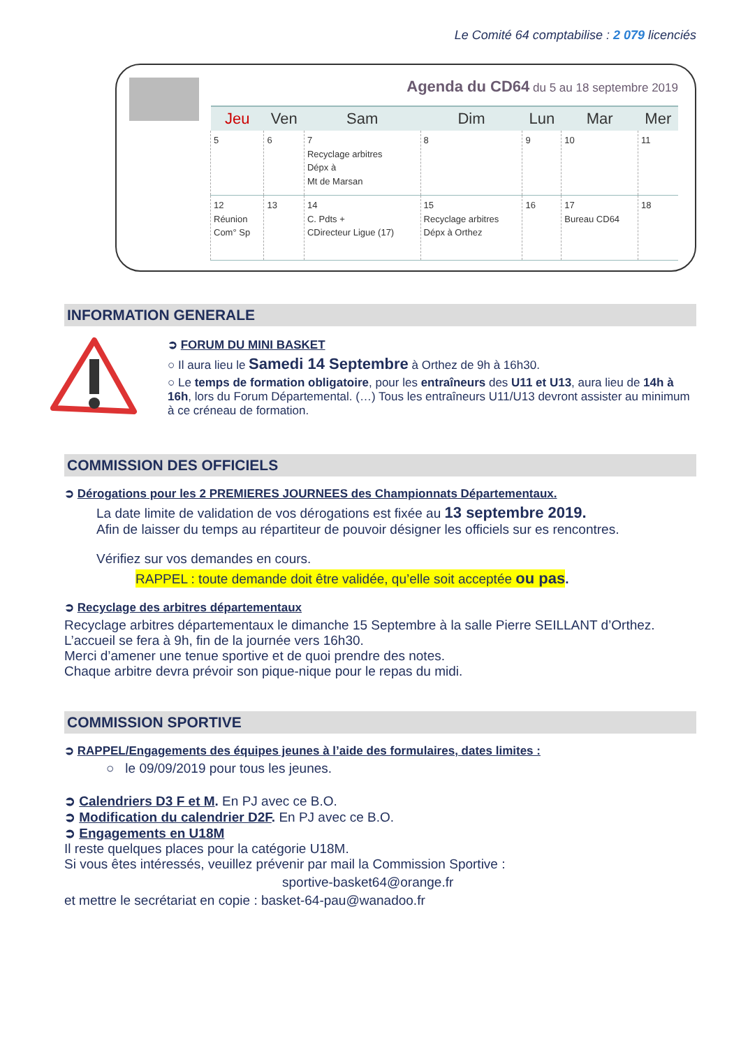Le Comité 64 comptabilise : 2 079 licenciés
Agenda du CD64 du 5 au 18 septembre 2019
| Jeu | Ven | Sam | Dim | Lun | Mar | Mer |
| --- | --- | --- | --- | --- | --- | --- |
| 5 | 6 | 7 Recyclage arbitres Dépx à Mt de Marsan | 8 | 9 | 10 | 11 |
| 12 Réunion Com° Sp | 13 | 14 C. Pdts + CDirecteur Ligue (17) | 15 Recyclage arbitres Dépx à Orthez | 16 | 17 Bureau CD64 | 18 |
INFORMATION GENERALE
➲ FORUM DU MINI BASKET
○ Il aura lieu le Samedi 14 Septembre à Orthez de 9h à 16h30.
○ Le temps de formation obligatoire, pour les entraîneurs des U11 et U13, aura lieu de 14h à 16h, lors du Forum Départemental. (…) Tous les entraîneurs U11/U13 devront assister au minimum à ce créneau de formation.
COMMISSION DES OFFICIELS
➲ Dérogations pour les 2 PREMIERES JOURNEES des Championnats Départementaux.
La date limite de validation de vos dérogations est fixée au 13 septembre 2019.
Afin de laisser du temps au répartiteur de pouvoir désigner les officiels sur es rencontres.
Vérifiez sur vos demandes en cours.
RAPPEL : toute demande doit être validée, qu’elle soit acceptée ou pas.
➲ Recyclage des arbitres départementaux
Recyclage arbitres départementaux le dimanche 15 Septembre à la salle Pierre SEILLANT d’Orthez.
L’accueil se fera à 9h, fin de la journée vers 16h30.
Merci d’amener une tenue sportive et de quoi prendre des notes.
Chaque arbitre devra prévoir son pique-nique pour le repas du midi.
COMMISSION SPORTIVE
➲ RAPPEL/Engagements des équipes jeunes à l’aide des formulaires, dates limites :
○ le 09/09/2019 pour tous les jeunes.
➲ Calendriers D3 F et M. En PJ avec ce B.O.
➲ Modification du calendrier D2F. En PJ avec ce B.O.
➲ Engagements en U18M
Il reste quelques places pour la catégorie U18M.
Si vous êtes intéressés, veuillez prévenir par mail la Commission Sportive :
sportive-basket64@orange.fr
et mettre le secrétariat en copie : basket-64-pau@wanadoo.fr